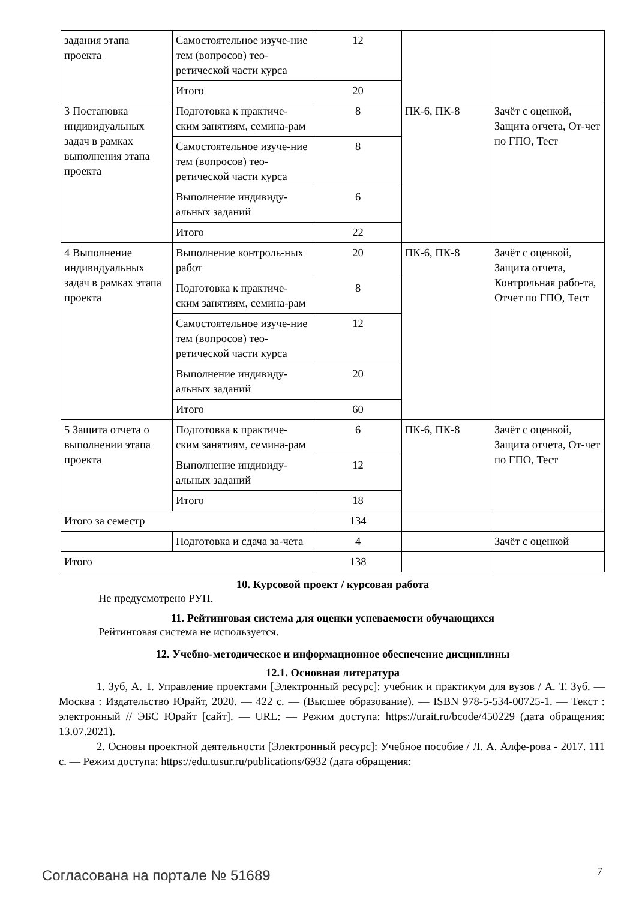| задания этапа проекта | Самостоятельное изуче-ние тем (вопросов) тео-ретической части курса | 12 | | |
| | Итого | 20 | | |
| 3 Постановка индивидуальных задач в рамках выполнения этапа проекта | Подготовка к практиче-ским занятиям, семина-рам | 8 | ПК-6, ПК-8 | Зачёт с оценкой, Защита отчета, От-чет по ГПО, Тест |
| | Самостоятельное изуче-ние тем (вопросов) тео-ретической части курса | 8 | | |
| | Выполнение индивиду-альных заданий | 6 | | |
| | Итого | 22 | | |
| 4 Выполнение индивидуальных задач в рамках этапа проекта | Выполнение контроль-ных работ | 20 | ПК-6, ПК-8 | Зачёт с оценкой, Защита отчета, Контрольная рабо-та, Отчет по ГПО, Тест |
| | Подготовка к практиче-ским занятиям, семина-рам | 8 | | |
| | Самостоятельное изуче-ние тем (вопросов) тео-ретической части курса | 12 | | |
| | Выполнение индивиду-альных заданий | 20 | | |
| | Итого | 60 | | |
| 5 Защита отчета о выполнении этапа проекта | Подготовка к практиче-ским занятиям, семина-рам | 6 | ПК-6, ПК-8 | Зачёт с оценкой, Защита отчета, От-чет по ГПО, Тест |
| | Выполнение индивиду-альных заданий | 12 | | |
| | Итого | 18 | | |
| Итого за семестр | | 134 | | |
| | Подготовка и сдача за-чета | 4 | | Зачёт с оценкой |
| Итого | | 138 | | |
10. Курсовой проект / курсовая работа
Не предусмотрено РУП.
11. Рейтинговая система для оценки успеваемости обучающихся
Рейтинговая система не используется.
12. Учебно-методическое и информационное обеспечение дисциплины
12.1. Основная литература
1. Зуб, А. Т. Управление проектами [Электронный ресурс]: учебник и практикум для вузов / А. Т. Зуб. — Москва : Издательство Юрайт, 2020. — 422 с. — (Высшее образование). — ISBN 978-5-534-00725-1. — Текст : электронный // ЭБС Юрайт [сайт]. — URL: — Режим доступа: https://urait.ru/bcode/450229 (дата обращения: 13.07.2021).
2. Основы проектной деятельности [Электронный ресурс]: Учебное пособие / Л. А. Алфе-рова - 2017. 111 с. — Режим доступа: https://edu.tusur.ru/publications/6932 (дата обращения:
Согласована на портале № 51689 7